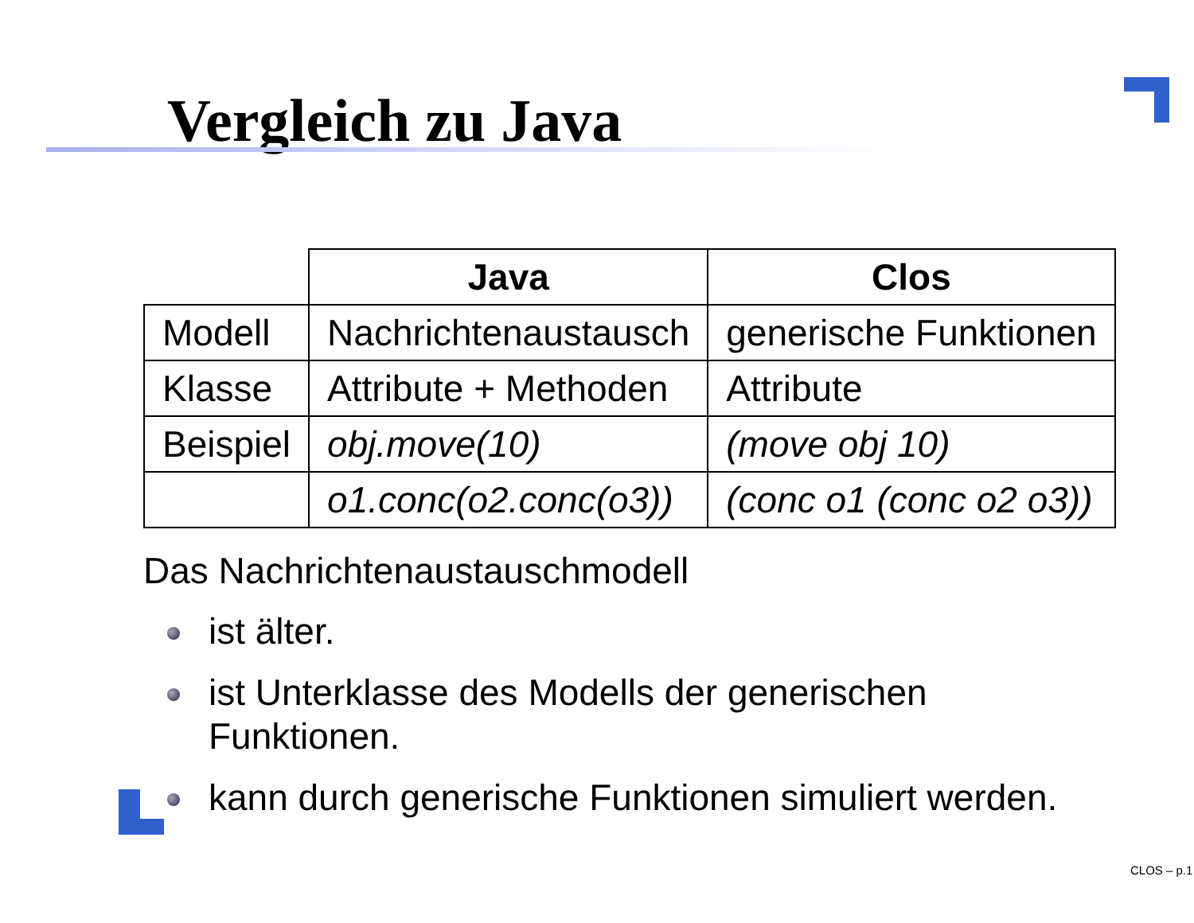Vergleich zu Java
| | Java | Clos |
| --- | --- | --- |
| Modell | Nachrichtenaustausch | generische Funktionen |
| Klasse | Attribute + Methoden | Attribute |
| Beispiel | obj.move(10) | (move obj 10) |
| | o1.conc(o2.conc(o3)) | (conc o1 (conc o2 o3)) |
Das Nachrichtenaustauschmodell
ist älter.
ist Unterklasse des Modells der generischen Funktionen.
kann durch generische Funktionen simuliert werden.
CLOS – p.1